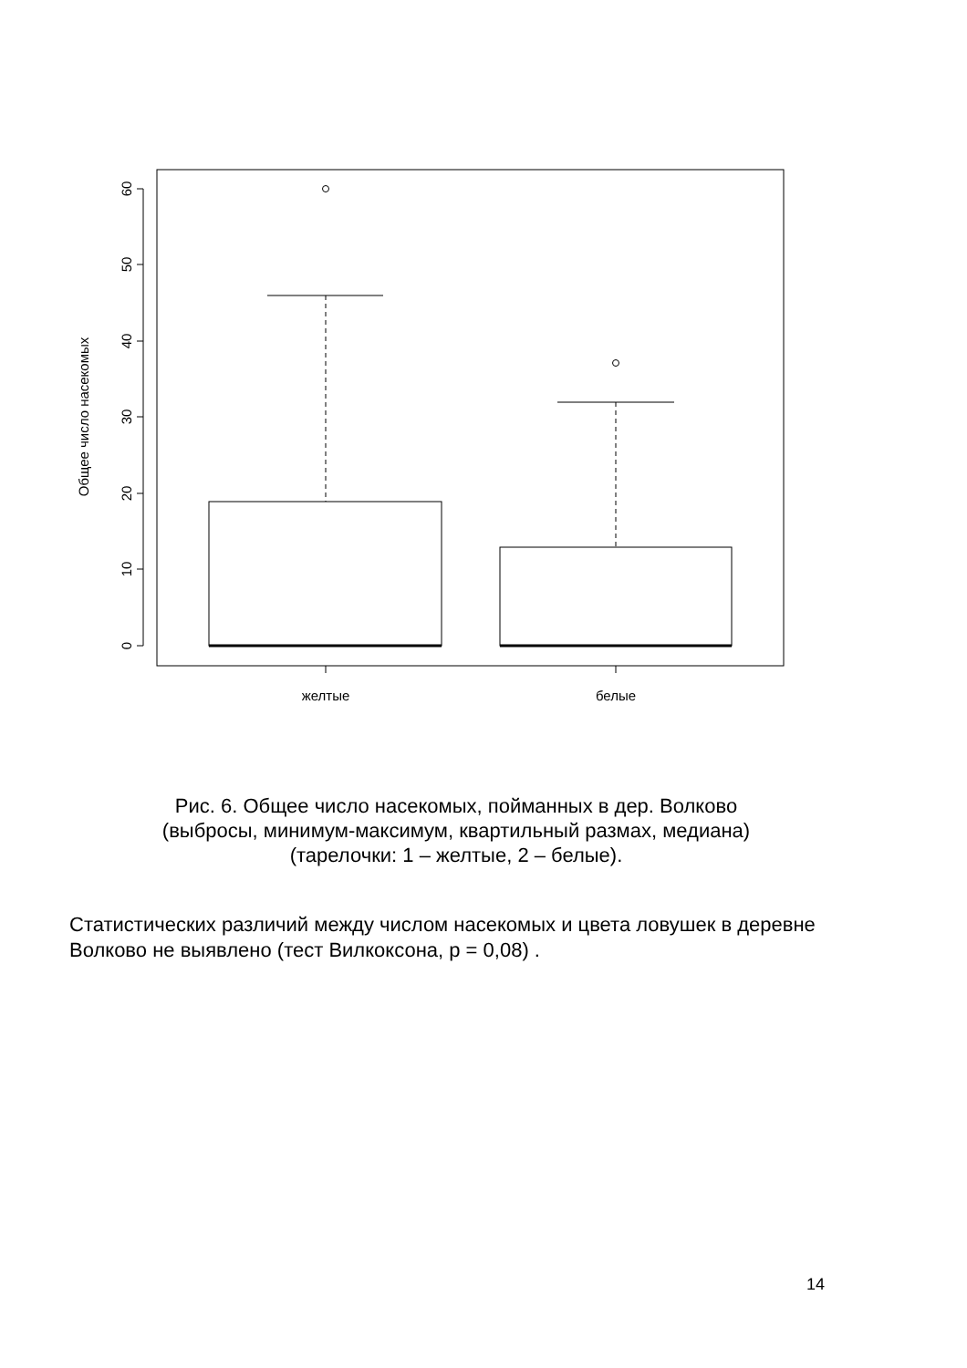0
10
20
30
40
50
60
Общее число насекомых
желтые
белые
Рис. 6. Общее число насекомых, пойманных в дер. Волково
(выбросы, минимум-максимум, квартильный размах, медиана)
(тарелочки: 1 – желтые, 2 – белые).
Статистических различий между числом насекомых и цвета ловушек в деревне Волково не выявлено (тест Вилкоксона, р = 0,08) .
14